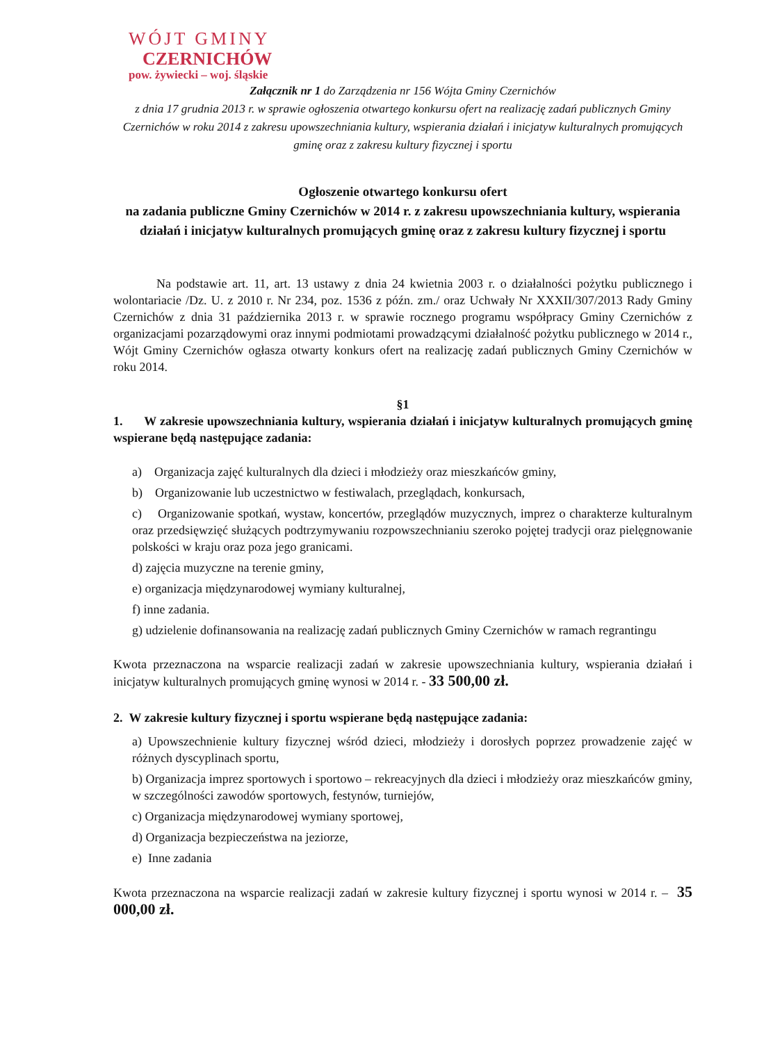WÓJT GMINY
CZERNICHÓW
pow. żywiecki – woj. śląskie
Załącznik nr 1 do Zarządzenia nr 156 Wójta Gminy Czernichów
z dnia 17 grudnia 2013 r. w sprawie ogłoszenia otwartego konkursu ofert na realizację zadań publicznych Gminy Czernichów w roku 2014 z zakresu upowszechniania kultury, wspierania działań i inicjatyw kulturalnych promujących gminę oraz z zakresu kultury fizycznej i sportu
Ogłoszenie otwartego konkursu ofert
na zadania publiczne Gminy Czernichów w 2014 r. z zakresu upowszechniania kultury, wspierania działań i inicjatyw kulturalnych promujących gminę oraz z zakresu kultury fizycznej i sportu
Na podstawie art. 11, art. 13 ustawy z dnia 24 kwietnia 2003 r. o działalności pożytku publicznego i wolontariacie /Dz. U. z 2010 r. Nr 234, poz. 1536 z późn. zm./ oraz Uchwały Nr XXXII/307/2013 Rady Gminy Czernichów z dnia 31 października 2013 r. w sprawie rocznego programu współpracy Gminy Czernichów z organizacjami pozarządowymi oraz innymi podmiotami prowadzącymi działalność pożytku publicznego w 2014 r., Wójt Gminy Czernichów ogłasza otwarty konkurs ofert na realizację zadań publicznych Gminy Czernichów w roku 2014.
§1
1. W zakresie upowszechniania kultury, wspierania działań i inicjatyw kulturalnych promujących gminę wspierane będą następujące zadania:
a) Organizacja zajęć kulturalnych dla dzieci i młodzieży oraz mieszkańców gminy,
b) Organizowanie lub uczestnictwo w festiwalach, przeglądach, konkursach,
c) Organizowanie spotkań, wystaw, koncertów, przeglądów muzycznych, imprez o charakterze kulturalnym oraz przedsięwzięć służących podtrzymywaniu rozpowszechnianiu szeroko pojętej tradycji oraz pielęgnowanie polskości w kraju oraz poza jego granicami.
d) zajęcia muzyczne na terenie gminy,
e) organizacja międzynarodowej wymiany kulturalnej,
f) inne zadania.
g) udzielenie dofinansowania na realizację zadań publicznych Gminy Czernichów w ramach regrantingu
Kwota przeznaczona na wsparcie realizacji zadań w zakresie upowszechniania kultury, wspierania działań i inicjatyw kulturalnych promujących gminę wynosi w 2014 r. - 33 500,00 zł.
2. W zakresie kultury fizycznej i sportu wspierane będą następujące zadania:
a) Upowszechnienie kultury fizycznej wśród dzieci, młodzieży i dorosłych poprzez prowadzenie zajęć w różnych dyscyplinach sportu,
b) Organizacja imprez sportowych i sportowo – rekreacyjnych dla dzieci i młodzieży oraz mieszkańców gminy, w szczególności zawodów sportowych, festynów, turniejów,
c) Organizacja międzynarodowej wymiany sportowej,
d) Organizacja bezpieczeństwa na jeziorze,
e) Inne zadania
Kwota przeznaczona na wsparcie realizacji zadań w zakresie kultury fizycznej i sportu wynosi w 2014 r. – 35 000,00 zł.